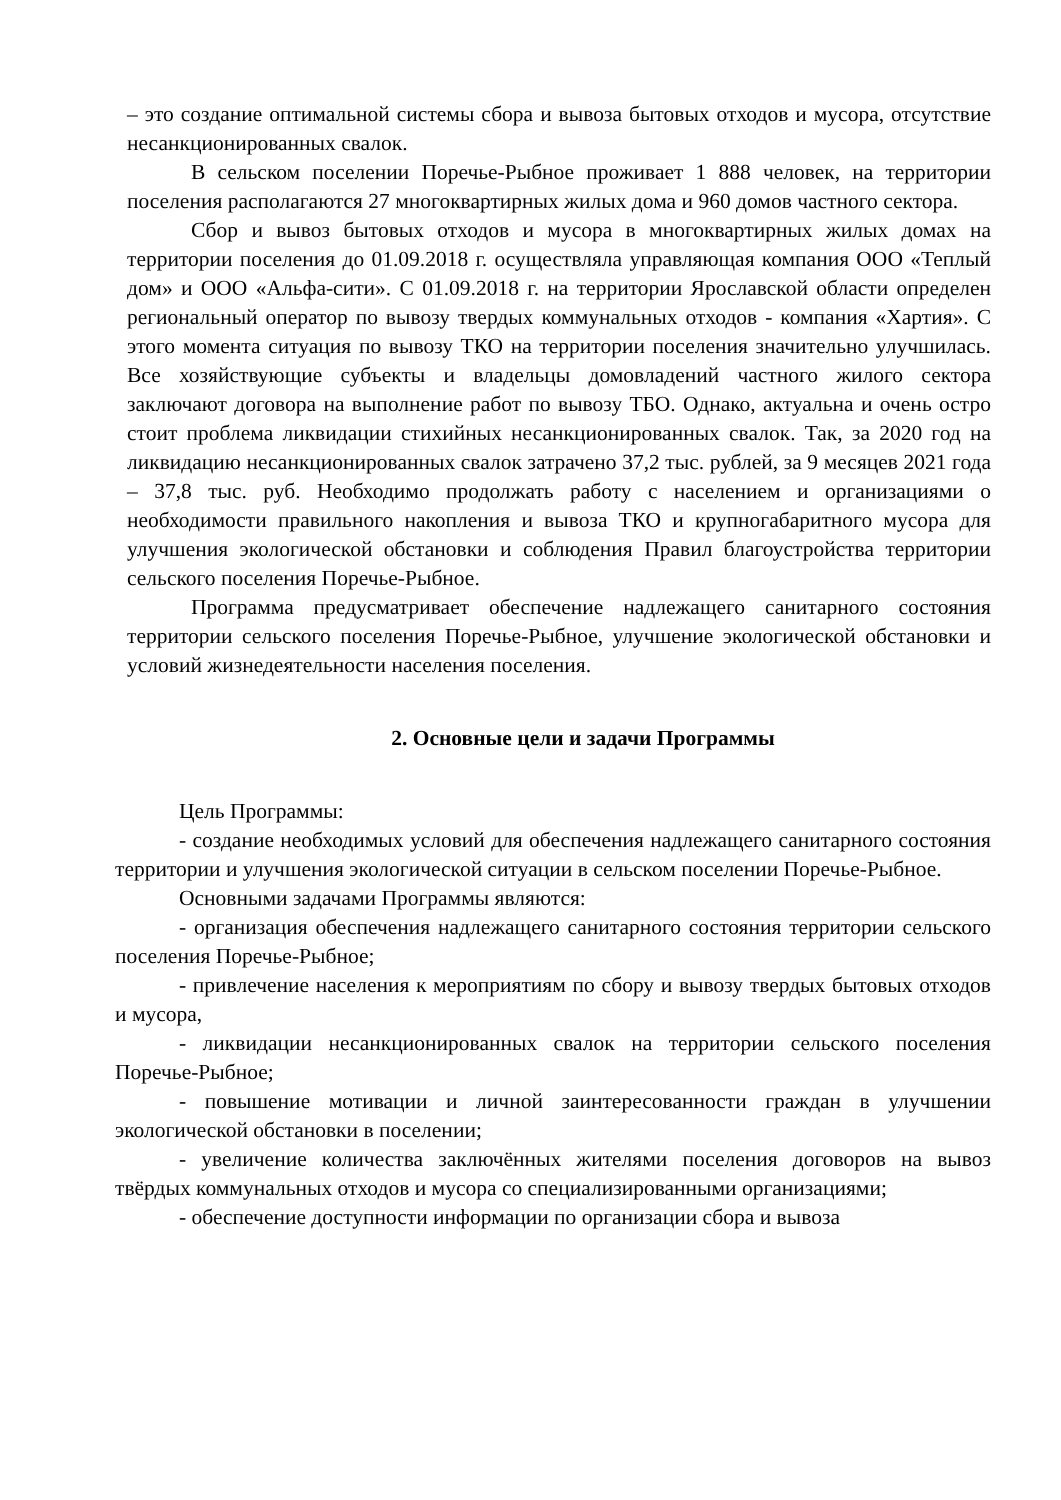– это создание оптимальной системы сбора и вывоза бытовых отходов и мусора, отсутствие несанкционированных свалок.
В сельском поселении Поречье-Рыбное проживает 1 888 человек, на территории поселения располагаются 27 многоквартирных жилых дома и 960 домов частного сектора.
Сбор и вывоз бытовых отходов и мусора в многоквартирных жилых домах на территории поселения до 01.09.2018 г. осуществляла управляющая компания ООО «Теплый дом» и ООО «Альфа-сити». С 01.09.2018 г. на территории Ярославской области определен региональный оператор по вывозу твердых коммунальных отходов - компания «Хартия». С этого момента ситуация по вывозу ТКО на территории поселения значительно улучшилась. Все хозяйствующие субъекты и владельцы домовладений частного жилого сектора заключают договора на выполнение работ по вывозу ТБО. Однако, актуальна и очень остро стоит проблема ликвидации стихийных несанкционированных свалок. Так, за 2020 год на ликвидацию несанкционированных свалок затрачено 37,2 тыс. рублей, за 9 месяцев 2021 года – 37,8 тыс. руб. Необходимо продолжать работу с населением и организациями о необходимости правильного накопления и вывоза ТКО и крупногабаритного мусора для улучшения экологической обстановки и соблюдения Правил благоустройства территории сельского поселения Поречье-Рыбное.
Программа предусматривает обеспечение надлежащего санитарного состояния территории сельского поселения Поречье-Рыбное, улучшение экологической обстановки и условий жизнедеятельности населения поселения.
2. Основные цели и задачи Программы
Цель Программы:
- создание необходимых условий для обеспечения надлежащего санитарного состояния территории и улучшения экологической ситуации в сельском поселении Поречье-Рыбное.
Основными задачами Программы являются:
- организация обеспечения надлежащего санитарного состояния территории сельского поселения Поречье-Рыбное;
- привлечение населения к мероприятиям по сбору и вывозу твердых бытовых отходов и мусора,
- ликвидации несанкционированных свалок на территории сельского поселения Поречье-Рыбное;
- повышение мотивации и личной заинтересованности граждан в улучшении экологической обстановки в поселении;
- увеличение количества заключённых жителями поселения договоров на вывоз твёрдых коммунальных отходов и мусора со специализированными организациями;
- обеспечение доступности информации по организации сбора и вывоза